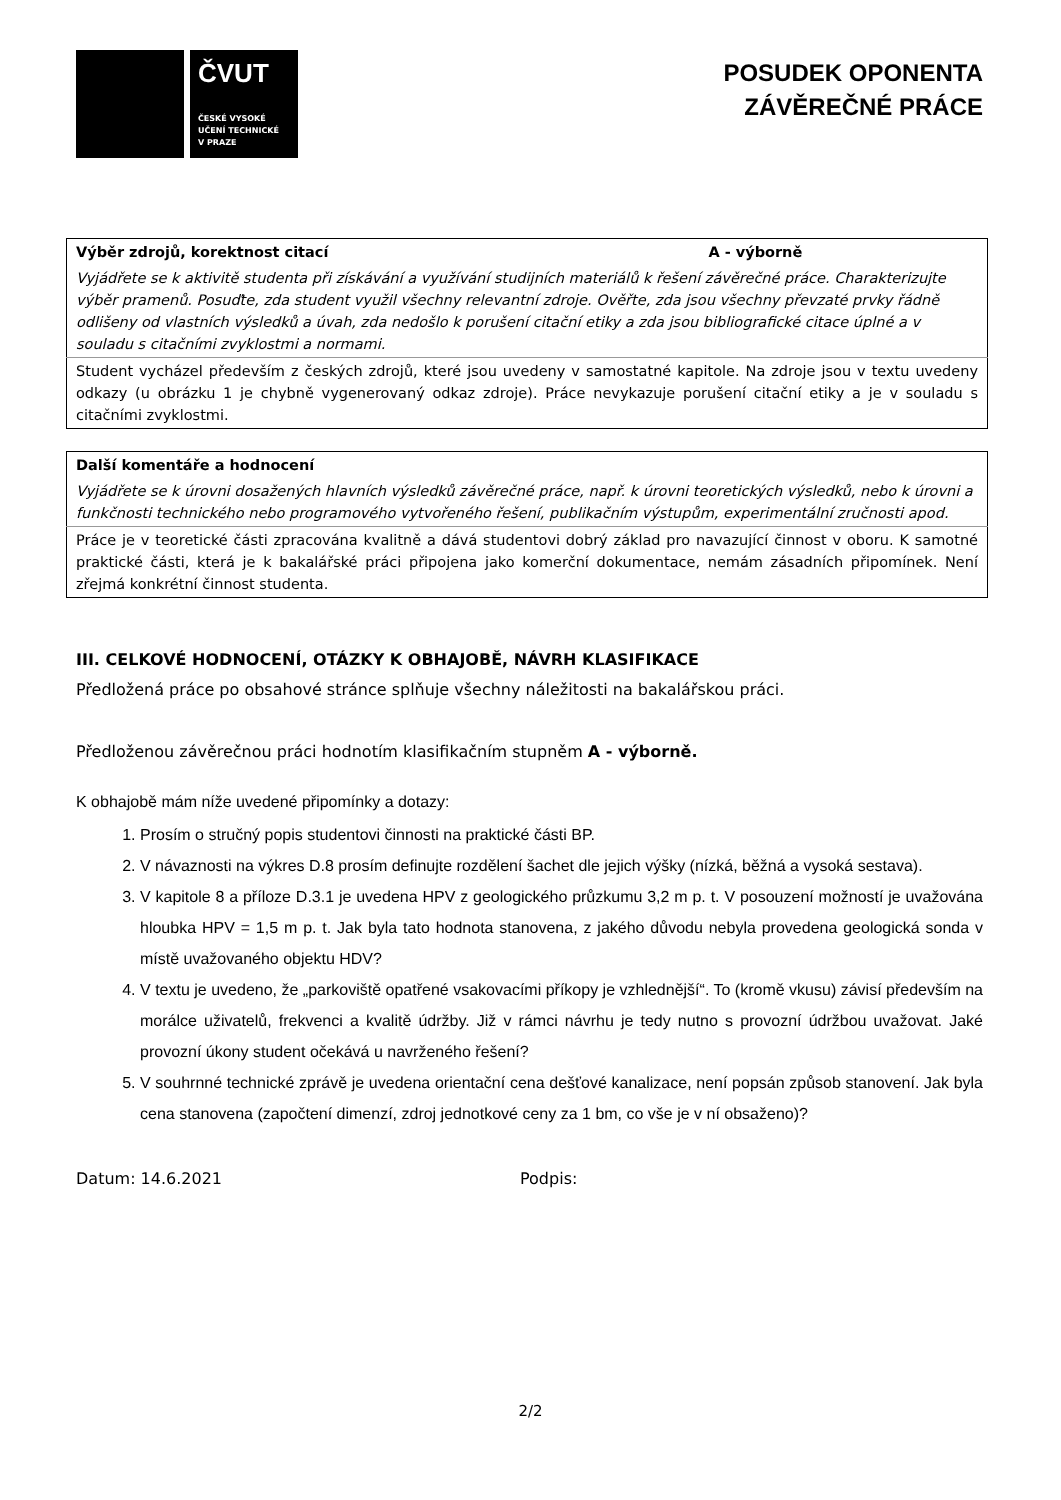ČVUT
ČESKÉ VYSOKÉ
UČENÍ TECHNICKÉ
V PRAZE
POSUDEK OPONENTA
ZÁVĚREČNÉ PRÁCE
| Výběr zdrojů, korektnost citací A - výborně |
| Vyjádřete se k aktivitě studenta při získávání a využívání studijních materiálů k řešení závěrečné práce. Charakterizujte výběr pramenů. Posuďte, zda student využil všechny relevantní zdroje. Ověřte, zda jsou všechny převzaté prvky řádně odlišeny od vlastních výsledků a úvah, zda nedošlo k porušení citační etiky a zda jsou bibliografické citace úplné a v souladu s citačními zvyklostmi a normami. |
| Student vycházel především z českých zdrojů, které jsou uvedeny v samostatné kapitole. Na zdroje jsou v textu uvedeny odkazy (u obrázku 1 je chybně vygenerovaný odkaz zdroje). Práce nevykazuje porušení citační etiky a je v souladu s citačními zvyklostmi. |
| Další komentáře a hodnocení |
| Vyjádřete se k úrovni dosažených hlavních výsledků závěrečné práce, např. k úrovni teoretických výsledků, nebo k úrovni a funkčnosti technického nebo programového vytvořeného řešení, publikačním výstupům, experimentální zručnosti apod. |
| Práce je v teoretické části zpracována kvalitně a dává studentovi dobrý základ pro navazující činnost v oboru. K samotné praktické části, která je k bakalářské práci připojena jako komerční dokumentace, nemám zásadních připomínek. Není zřejmá konkrétní činnost studenta. |
III. CELKOVÉ HODNOCENÍ, OTÁZKY K OBHAJOBĚ, NÁVRH KLASIFIKACE
Předložená práce po obsahové stránce splňuje všechny náležitosti na bakalářskou práci.
Předloženou závěrečnou práci hodnotím klasifikačním stupněm A - výborně.
K obhajobě mám níže uvedené připomínky a dotazy:
1. Prosím o stručný popis studentovi činnosti na praktické části BP.
2. V návaznosti na výkres D.8 prosím definujte rozdělení šachet dle jejich výšky (nízká, běžná a vysoká sestava).
3. V kapitole 8 a příloze D.3.1 je uvedena HPV z geologického průzkumu 3,2 m p. t. V posouzení možností je uvažována hloubka HPV = 1,5 m p. t. Jak byla tato hodnota stanovena, z jakého důvodu nebyla provedena geologická sonda v místě uvažovaného objektu HDV?
4. V textu je uvedeno, že „parkoviště opatřené vsakovacími příkopy je vzhlednější“. To (kromě vkusu) závisí především na morálce uživatelů, frekvenci a kvalitě údržby. Již v rámci návrhu je tedy nutno s provozní údržbou uvažovat. Jaké provozní úkony student očekává u navrženého řešení?
5. V souhrnné technické zprávě je uvedena orientační cena dešťové kanalizace, není popsán způsob stanovení. Jak byla cena stanovena (započtení dimenzí, zdroj jednotkové ceny za 1 bm, co vše je v ní obsaženo)?
Datum: 14.6.2021 Podpis:
2/2